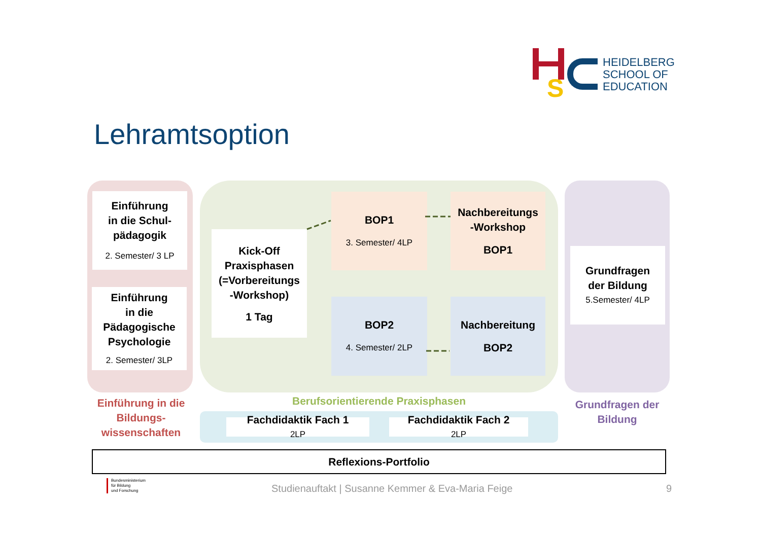S
HEIDELBERG
SCHOOL OF
EDUCATION
Lehramtsoption
Einführung
in die Schul-
pädagogik
2. Semester/ 3 LP
Einführung
in die
Pädagogische
Psychologie
2. Semester/ 3LP
Kick-Off
Praxisphasen
(=Vorbereitungs
-Workshop)
1 Tag
BOP1
3. Semester/ 4LP
Nachbereitungs
-Workshop
BOP1
BOP2
4. Semester/ 2LP
Nachbereitung
BOP2
Grundfragen
der Bildung
5.Semester/ 4LP
Einführung in die Bildungs-
wissenschaften
Berufsorientierende Praxisphasen
Grundfragen der Bildung
Fachdidaktik Fach 1
2LP
Fachdidaktik Fach 2
2LP
Reflexions-Portfolio
Bundesministerium
für Bildung
und Forschung
Studienauftakt | Susanne Kemmer & Eva-Maria Feige
9